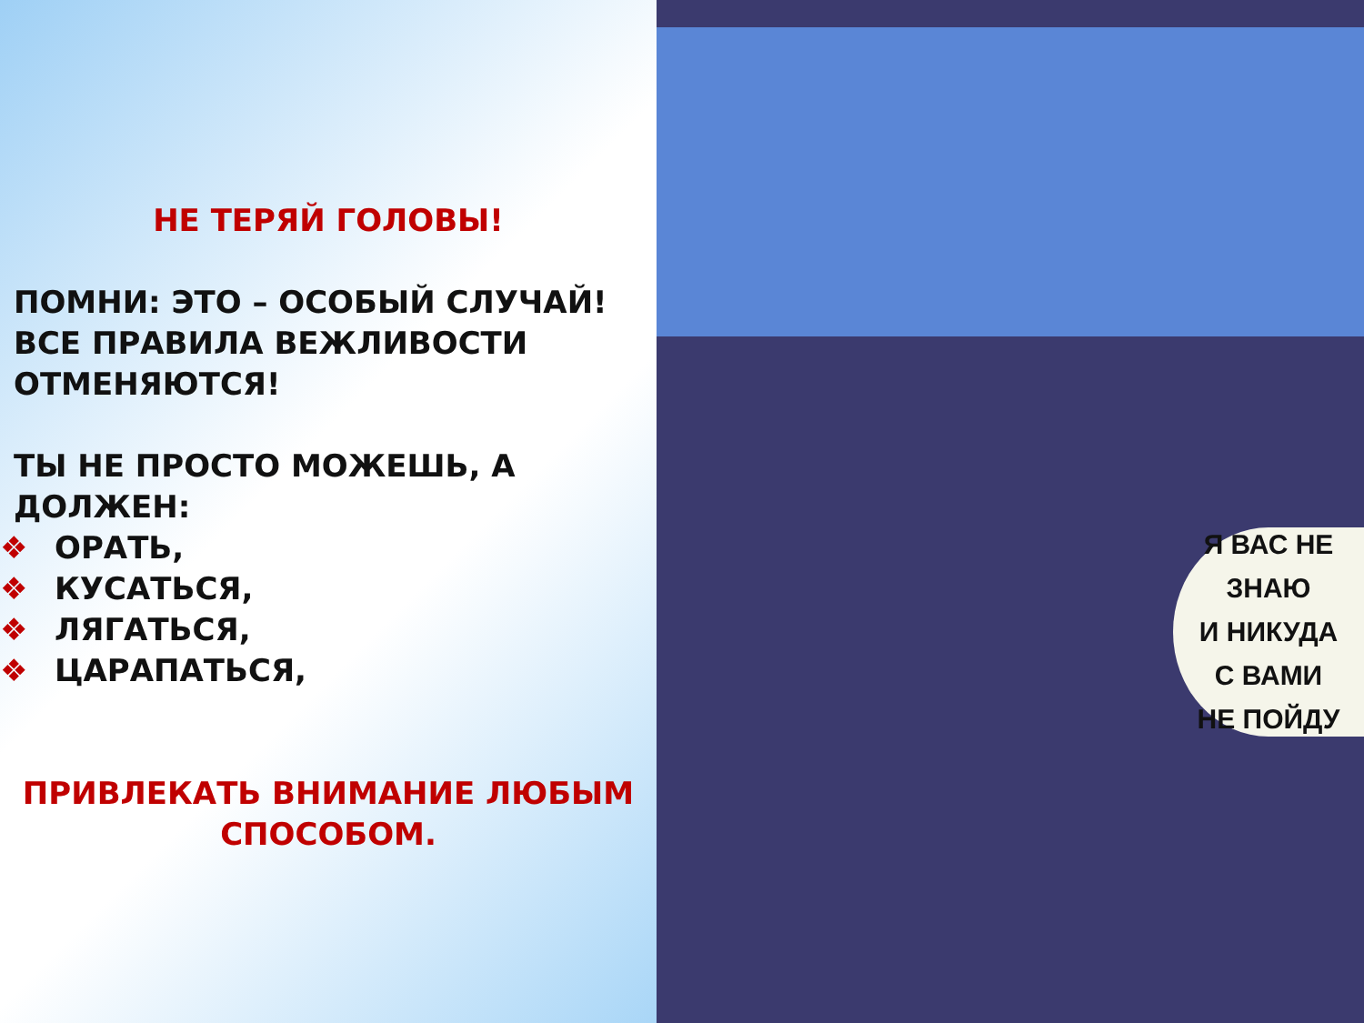НЕ ТЕРЯЙ ГОЛОВЫ!
ПОМНИ: ЭТО – ОСОБЫЙ СЛУЧАЙ!
ВСЕ ПРАВИЛА ВЕЖЛИВОСТИ
ОТМЕНЯЮТСЯ!
ТЫ НЕ ПРОСТО МОЖЕШЬ, А ДОЛЖЕН:
❖ ОРАТЬ,
❖ КУСАТЬСЯ,
❖ ЛЯГАТЬСЯ,
❖ ЦАРАПАТЬСЯ,
ПРИВЛЕКАТЬ ВНИМАНИЕ ЛЮБЫМ
СПОСОБОМ.
Я ВАС НЕ ЗНАЮ
И НИКУДА
С ВАМИ
НЕ ПОЙДУ